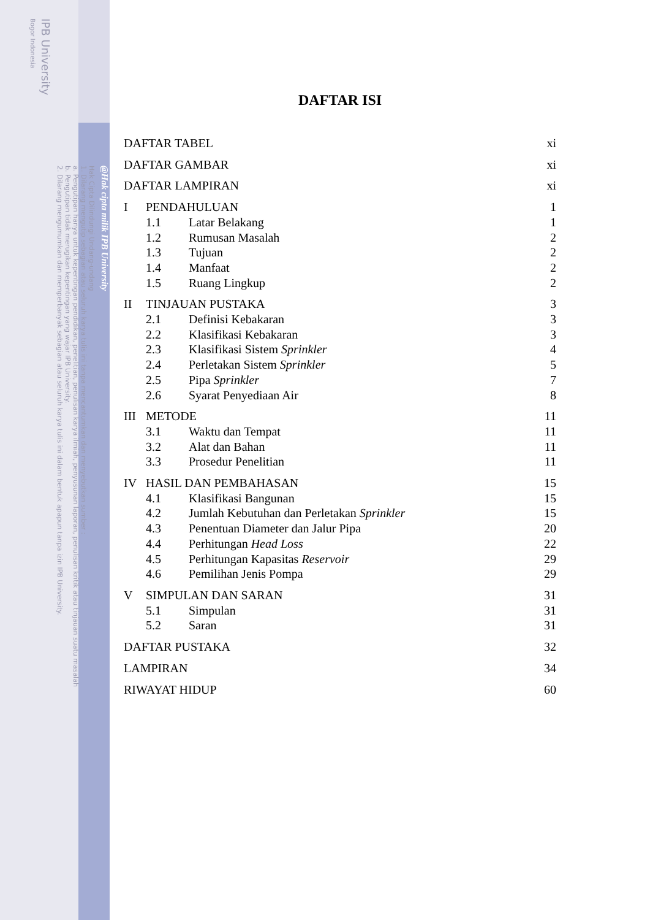@Hak cipta milik IPB University
Hak Cipta Dilindungi Undang-undang
1. Dilarang mengutip sebagian atau seluruh karya tulis ini tanpa mencantumkan dan menyebutkan sumber :
a. Pengutipan hanya untuk kepentingan pendidikan, penelitian, penulisan karya ilmiah, penyusunan laporan, penulisan kritik atau tinjauan suatu masalah
b. Pengutipan tidak merugikan kepentingan yang wajar IPB University.
2. Dilarang mengumumkan dan memperbanyak sebagian atau seluruh karya tulis ini dalam bentuk apapun tanpa izin IPB University.
IPB University
Bogor Indonesia
DAFTAR ISI
DAFTAR TABEL xi
DAFTAR GAMBAR xi
DAFTAR LAMPIRAN xi
I PENDAHULUAN 1
1.1 Latar Belakang 1
1.2 Rumusan Masalah 2
1.3 Tujuan 2
1.4 Manfaat 2
1.5 Ruang Lingkup 2
II TINJAUAN PUSTAKA 3
2.1 Definisi Kebakaran 3
2.2 Klasifikasi Kebakaran 3
2.3 Klasifikasi Sistem Sprinkler 4
2.4 Perletakan Sistem Sprinkler 5
2.5 Pipa Sprinkler 7
2.6 Syarat Penyediaan Air 8
III METODE 11
3.1 Waktu dan Tempat 11
3.2 Alat dan Bahan 11
3.3 Prosedur Penelitian 11
IV HASIL DAN PEMBAHASAN 15
4.1 Klasifikasi Bangunan 15
4.2 Jumlah Kebutuhan dan Perletakan Sprinkler 15
4.3 Penentuan Diameter dan Jalur Pipa 20
4.4 Perhitungan Head Loss 22
4.5 Perhitungan Kapasitas Reservoir 29
4.6 Pemilihan Jenis Pompa 29
V SIMPULAN DAN SARAN 31
5.1 Simpulan 31
5.2 Saran 31
DAFTAR PUSTAKA 32
LAMPIRAN 34
RIWAYAT HIDUP 60